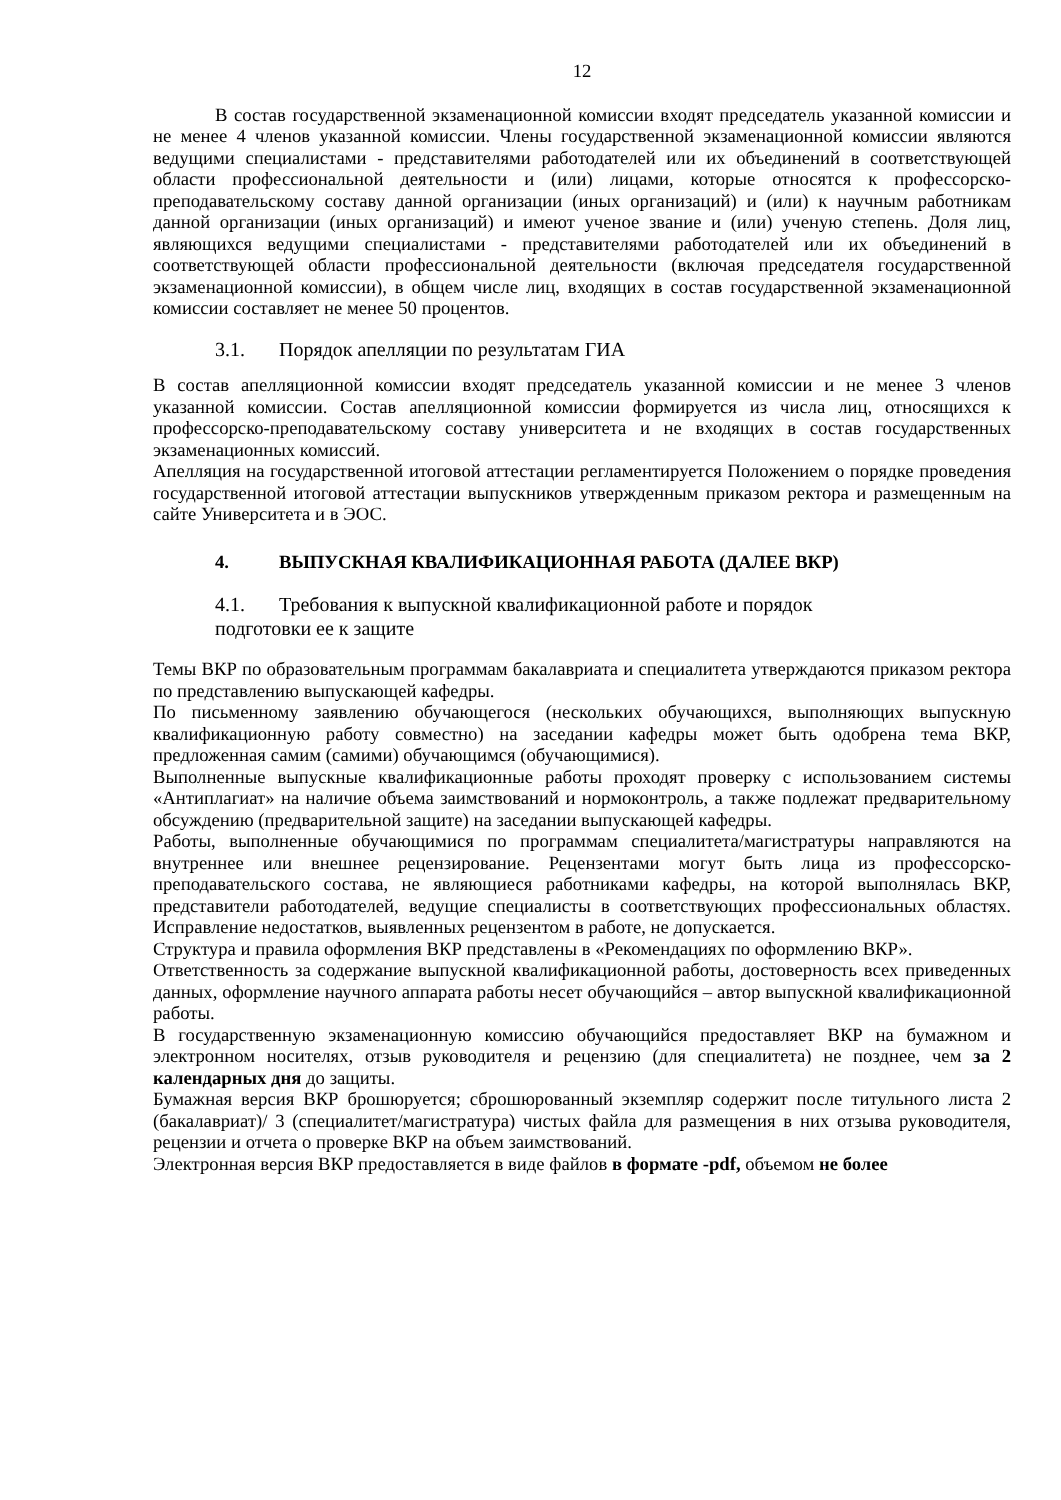12
В состав государственной экзаменационной комиссии входят председатель указанной комиссии и не менее 4 членов указанной комиссии. Члены государственной экзаменационной комиссии являются ведущими специалистами - представителями работодателей или их объединений в соответствующей области профессиональной деятельности и (или) лицами, которые относятся к профессорско-преподавательскому составу данной организации (иных организаций) и (или) к научным работникам данной организации (иных организаций) и имеют ученое звание и (или) ученую степень. Доля лиц, являющихся ведущими специалистами - представителями работодателей или их объединений в соответствующей области профессиональной деятельности (включая председателя государственной экзаменационной комиссии), в общем числе лиц, входящих в состав государственной экзаменационной комиссии составляет не менее 50 процентов.
3.1. Порядок апелляции по результатам ГИА
В состав апелляционной комиссии входят председатель указанной комиссии и не менее 3 членов указанной комиссии. Состав апелляционной комиссии формируется из числа лиц, относящихся к профессорско-преподавательскому составу университета и не входящих в состав государственных экзаменационных комиссий.
Апелляция на государственной итоговой аттестации регламентируется Положением о порядке проведения государственной итоговой аттестации выпускников утвержденным приказом ректора и размещенным на сайте Университета и в ЭОС.
4. ВЫПУСКНАЯ КВАЛИФИКАЦИОННАЯ РАБОТА (ДАЛЕЕ ВКР)
4.1. Требования к выпускной квалификационной работе и порядок
подготовки ее к защите
Темы ВКР по образовательным программам бакалавриата и специалитета утверждаются приказом ректора по представлению выпускающей кафедры.
По письменному заявлению обучающегося (нескольких обучающихся, выполняющих выпускную квалификационную работу совместно) на заседании кафедры может быть одобрена тема ВКР, предложенная самим (самими) обучающимся (обучающимися).
Выполненные выпускные квалификационные работы проходят проверку с использованием системы «Антиплагиат» на наличие объема заимствований и нормоконтроль, а также подлежат предварительному обсуждению (предварительной защите) на заседании выпускающей кафедры.
Работы, выполненные обучающимися по программам специалитета/магистратуры направляются на внутреннее или внешнее рецензирование. Рецензентами могут быть лица из профессорско-преподавательского состава, не являющиеся работниками кафедры, на которой выполнялась ВКР, представители работодателей, ведущие специалисты в соответствующих профессиональных областях. Исправление недостатков, выявленных рецензентом в работе, не допускается.
Структура и правила оформления ВКР представлены в «Рекомендациях по оформлению ВКР».
Ответственность за содержание выпускной квалификационной работы, достоверность всех приведенных данных, оформление научного аппарата работы несет обучающийся – автор выпускной квалификационной работы.
В государственную экзаменационную комиссию обучающийся предоставляет ВКР на бумажном и электронном носителях, отзыв руководителя и рецензию (для специалитета) не позднее, чем за 2 календарных дня до защиты.
Бумажная версия ВКР брошюруется; сброшюрованный экземпляр содержит после титульного листа 2 (бакалавриат)/ 3 (специалитет/магистратура) чистых файла для размещения в них отзыва руководителя, рецензии и отчета о проверке ВКР на объем заимствований.
Электронная версия ВКР предоставляется в виде файлов в формате -pdf, объемом не более